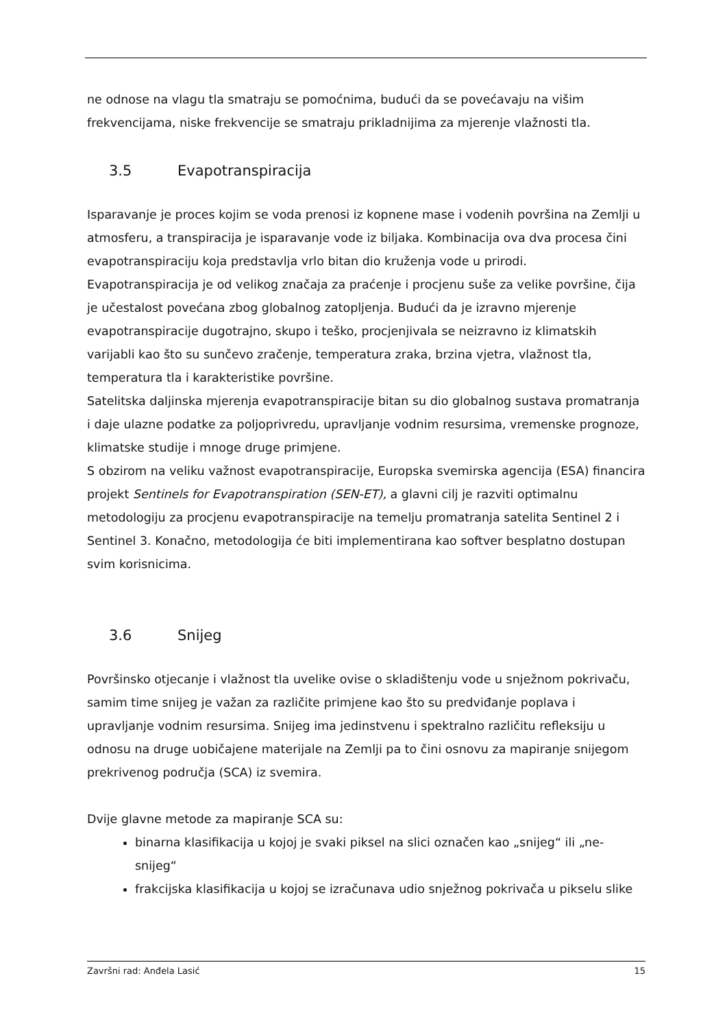ne odnose na vlagu tla smatraju se pomoćnima, budući da se povećavaju na višim frekvencijama, niske frekvencije se smatraju prikladnijima za mjerenje vlažnosti tla.
3.5 Evapotranspiracija
Isparavanje je proces kojim se voda prenosi iz kopnene mase i vodenih površina na Zemlji u atmosferu, a transpiracija je isparavanje vode iz biljaka. Kombinacija ova dva procesa čini evapotranspiraciju koja predstavlja vrlo bitan dio kruženja vode u prirodi.
Evapotranspiracija je od velikog značaja za praćenje i procjenu suše za velike površine, čija je učestalost povećana zbog globalnog zatopljenja. Budući da je izravno mjerenje evapotranspiracije dugotrajno, skupo i teško, procjenjivala se neizravno iz klimatskih varijabli kao što su sunčevo zračenje, temperatura zraka, brzina vjetra, vlažnost tla, temperatura tla i karakteristike površine.
Satelitska daljinska mjerenja evapotranspiracije bitan su dio globalnog sustava promatranja i daje ulazne podatke za poljoprivredu, upravljanje vodnim resursima, vremenske prognoze, klimatske studije i mnoge druge primjene.
S obzirom na veliku važnost evapotranspiracije, Europska svemirska agencija (ESA) financira projekt Sentinels for Evapotranspiration (SEN-ET), a glavni cilj je razviti optimalnu metodologiju za procjenu evapotranspiracije na temelju promatranja satelita Sentinel 2 i Sentinel 3. Konačno, metodologija će biti implementirana kao softver besplatno dostupan svim korisnicima.
3.6 Snijeg
Površinsko otjecanje i vlažnost tla uvelike ovise o skladištenju vode u snježnom pokrivaču, samim time snijeg je važan za različite primjene kao što su predviđanje poplava i upravljanje vodnim resursima. Snijeg ima jedinstvenu i spektralno različitu refleksiju u odnosu na druge uobičajene materijale na Zemlji pa to čini osnovu za mapiranje snijegom prekrivenog područja (SCA) iz svemira.
Dvije glavne metode za mapiranje SCA su:
binarna klasifikacija u kojoj je svaki piksel na slici označen kao „snijeg“ ili „ne-snijeg“
frakcijska klasifikacija u kojoj se izračunava udio snježnog pokrivača u pikselu slike
Završni rad: Anđela Lasić 15